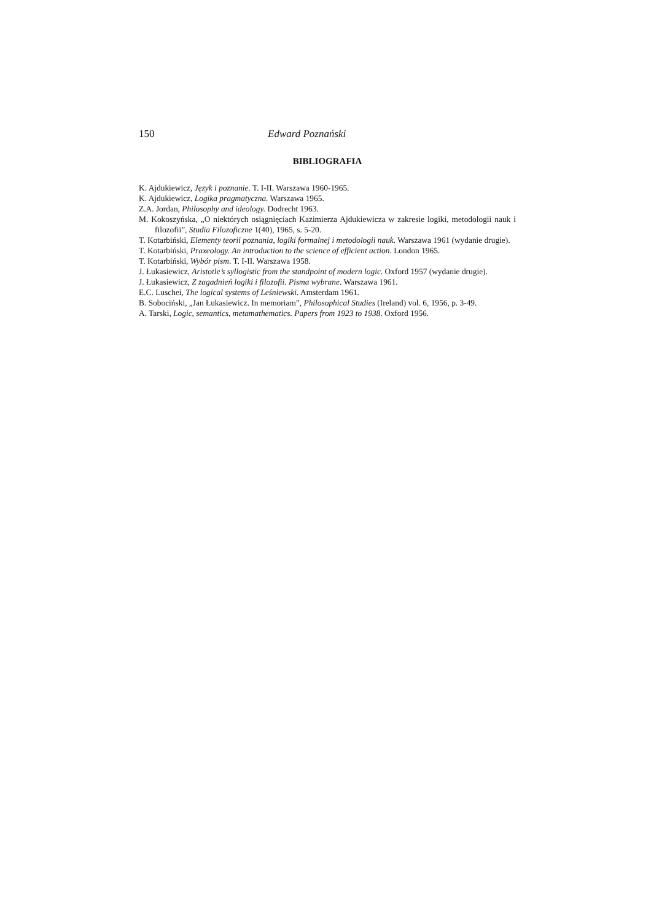150 Edward Poznański
BIBLIOGRAFIA
K. Ajdukiewicz, Język i poznanie. T. I-II. Warszawa 1960-1965.
K. Ajdukiewicz, Logika pragmatyczna. Warszawa 1965.
Z.A. Jordan, Philosophy and ideology. Dodrecht 1963.
M. Kokoszyńska, „O niektórych osiągnięciach Kazimierza Ajdukiewicza w zakresie logiki, metodologii nauk i filozofii”, Studia Filozoficzne 1(40), 1965, s. 5-20.
T. Kotarbiński, Elementy teorii poznania, logiki formalnej i metodologii nauk. Warszawa 1961 (wydanie drugie).
T. Kotarbiński, Praxeology. An introduction to the science of efficient action. London 1965.
T. Kotarbiński, Wybór pism. T. I-II. Warszawa 1958.
J. Łukasiewicz, Aristotle’s syllogistic from the standpoint of modern logic. Oxford 1957 (wydanie drugie).
J. Łukasiewicz, Z zagadnień logiki i filozofii. Pisma wybrane. Warszawa 1961.
E.C. Luschei, The logical systems of Leśniewski. Amsterdam 1961.
B. Sobociński, „Jan Łukasiewicz. In memoriam”, Philosophical Studies (Ireland) vol. 6, 1956, p. 3-49.
A. Tarski, Logic, semantics, metamathematics. Papers from 1923 to 1938. Oxford 1956.